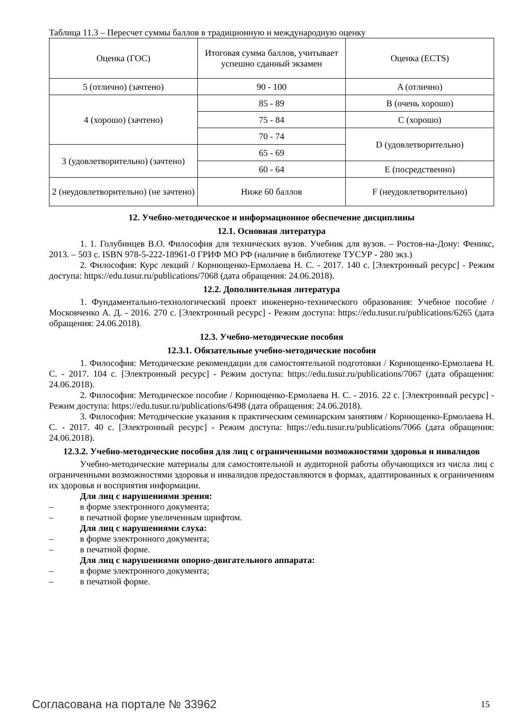Таблица 11.3 – Пересчет суммы баллов в традиционную и международную оценку
| Оценка (ГОС) | Итоговая сумма баллов, учитывает успешно сданный экзамен | Оценка (ECTS) |
| 5 (отлично) (зачтено) | 90 - 100 | A (отлично) |
| 4 (хорошо) (зачтено) | 85 - 89 | B (очень хорошо) |
| | 75 - 84 | C (хорошо) |
| | 70 - 74 | D (удовлетворительно) |
| 3 (удовлетворительно) (зачтено) | 65 - 69 | |
| | 60 - 64 | E (посредственно) |
| 2 (неудовлетворительно) (не зачтено) | Ниже 60 баллов | F (неудовлетворительно) |
12. Учебно-методическое и информационное обеспечение дисциплины
12.1. Основная литература
1. 1. Голубинцев В.О. Философия для технических вузов. Учебник для вузов. – Ростов-на-Дону: Феникс, 2013. – 503 с. ISBN 978-5-222-18961-0 ГРИФ МО РФ (наличие в библиотеке ТУСУР - 280 экз.)
2. Философия: Курс лекций / Корнющенко-Ермолаева Н. С. - 2017. 140 с. [Электронный ресурс] - Режим доступа: https://edu.tusur.ru/publications/7068 (дата обращения: 24.06.2018).
12.2. Дополнительная литература
1. Фундаментально-технологический проект инженерно-технического образования: Учебное пособие / Московченко А. Д. - 2016. 270 с. [Электронный ресурс] - Режим доступа: https://edu.tusur.ru/publications/6265 (дата обращения: 24.06.2018).
12.3. Учебно-методические пособия
12.3.1. Обязательные учебно-методические пособия
1. Философия: Методические рекомендации для самостоятельной подготовки / Корнющенко-Ермолаева Н. С. - 2017. 104 с. [Электронный ресурс] - Режим доступа: https://edu.tusur.ru/publications/7067 (дата обращения: 24.06.2018).
2. Философия: Методическое пособие / Корнющенко-Ермолаева Н. С. - 2016. 22 с. [Электронный ресурс] - Режим доступа: https://edu.tusur.ru/publications/6498 (дата обращения: 24.06.2018).
3. Философия: Методические указания к практическим семинарским занятиям / Корнющенко-Ермолаева Н. С. - 2017. 40 с. [Электронный ресурс] - Режим доступа: https://edu.tusur.ru/publications/7066 (дата обращения: 24.06.2018).
12.3.2. Учебно-методические пособия для лиц с ограниченными возможностями здоровья и инвалидов
Учебно-методические материалы для самостоятельной и аудиторной работы обучающихся из числа лиц с ограниченными возможностями здоровья и инвалидов предоставляются в формах, адаптированных к ограничениям их здоровья и восприятия информации.
Для лиц с нарушениями зрения:
– в форме электронного документа;
– в печатной форме увеличенным шрифтом.
Для лиц с нарушениями слуха:
– в форме электронного документа;
– в печатной форме.
Для лиц с нарушениями опорно-двигательного аппарата:
– в форме электронного документа;
– в печатной форме.
Согласована на портале № 33962 15